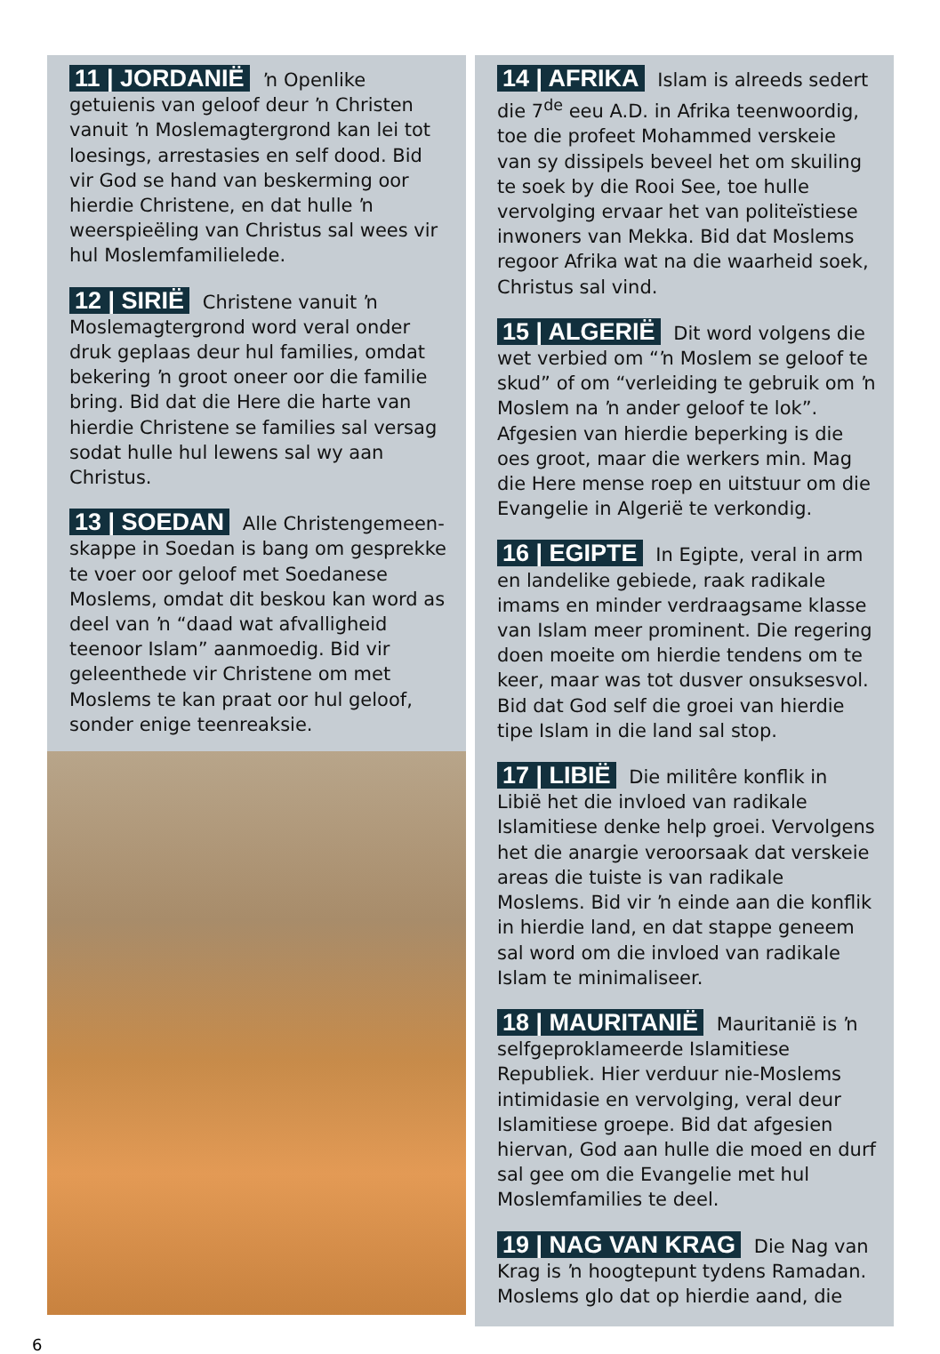11 | JORDANIË ŉ Openlike getuienis van geloof deur ŉ Christen vanuit ŉ Moslemagtergrond kan lei tot loesings, arrestasies en self dood. Bid vir God se hand van beskerming oor hierdie Christene, en dat hulle ŉ weerspieëling van Christus sal wees vir hul Moslemfamilielede.
12 | SIRIË Christene vanuit ŉ Moslemagtergrond word veral onder druk geplaas deur hul families, omdat bekering ŉ groot oneer oor die familie bring. Bid dat die Here die harte van hierdie Christene se families sal versag sodat hulle hul lewens sal wy aan Christus.
13 | SOEDAN Alle Christengemeen­skappe in Soedan is bang om gesprekke te voer oor geloof met Soedanese Moslems, omdat dit beskou kan word as deel van ŉ “daad wat afvalligheid teenoor Islam” aanmoedig. Bid vir geleenthede vir Christene om met Moslems te kan praat oor hul geloof, sonder enige teenreaksie.
14 | AFRIKA Islam is alreeds sedert die 7<sup>de</sup> eeu A.D. in Afrika teenwoordig, toe die profeet Mohammed verskeie van sy dissipels beveel het om skuiling te soek by die Rooi See, toe hulle vervolging ervaar het van politeïstiese inwoners van Mekka. Bid dat Moslems regoor Afrika wat na die waarheid soek, Christus sal vind.
15 | ALGERIË Dit word volgens die wet verbied om “ŉ Moslem se geloof te skud” of om “verleiding te gebruik om ŉ Moslem na ŉ ander geloof te lok”. Afgesien van hierdie beperking is die oes groot, maar die werkers min. Mag die Here mense roep en uitstuur om die Evangelie in Algerië te verkondig.
16 | EGIPTE In Egipte, veral in arm en landelike gebiede, raak radikale imams en minder verdraagsame klasse van Islam meer prominent. Die regering doen moeite om hierdie tendens om te keer, maar was tot dusver onsuksesvol. Bid dat God self die groei van hierdie tipe Islam in die land sal stop.
17 | LIBIË Die militêre konflik in Libië het die invloed van radikale Islamitiese denke help groei. Vervolgens het die anargie veroorsaak dat verskeie areas die tuiste is van radikale Moslems. Bid vir ŉ einde aan die konflik in hierdie land, en dat stappe geneem sal word om die invloed van radikale Islam te minimaliseer.
18 | MAURITANIË Mauritanië is ŉ self­geproklameerde Islamitiese Republiek. Hier verduur nie-Moslems intimidasie en vervolging, veral deur Islamitiese groepe. Bid dat afgesien hiervan, God aan hulle die moed en durf sal gee om die Evangelie met hul Moslemfamilies te deel.
19 | NAG VAN KRAG Die Nag van Krag is ŉ hoogtepunt tydens Ramadan. Moslems glo dat op hierdie aand, die
6